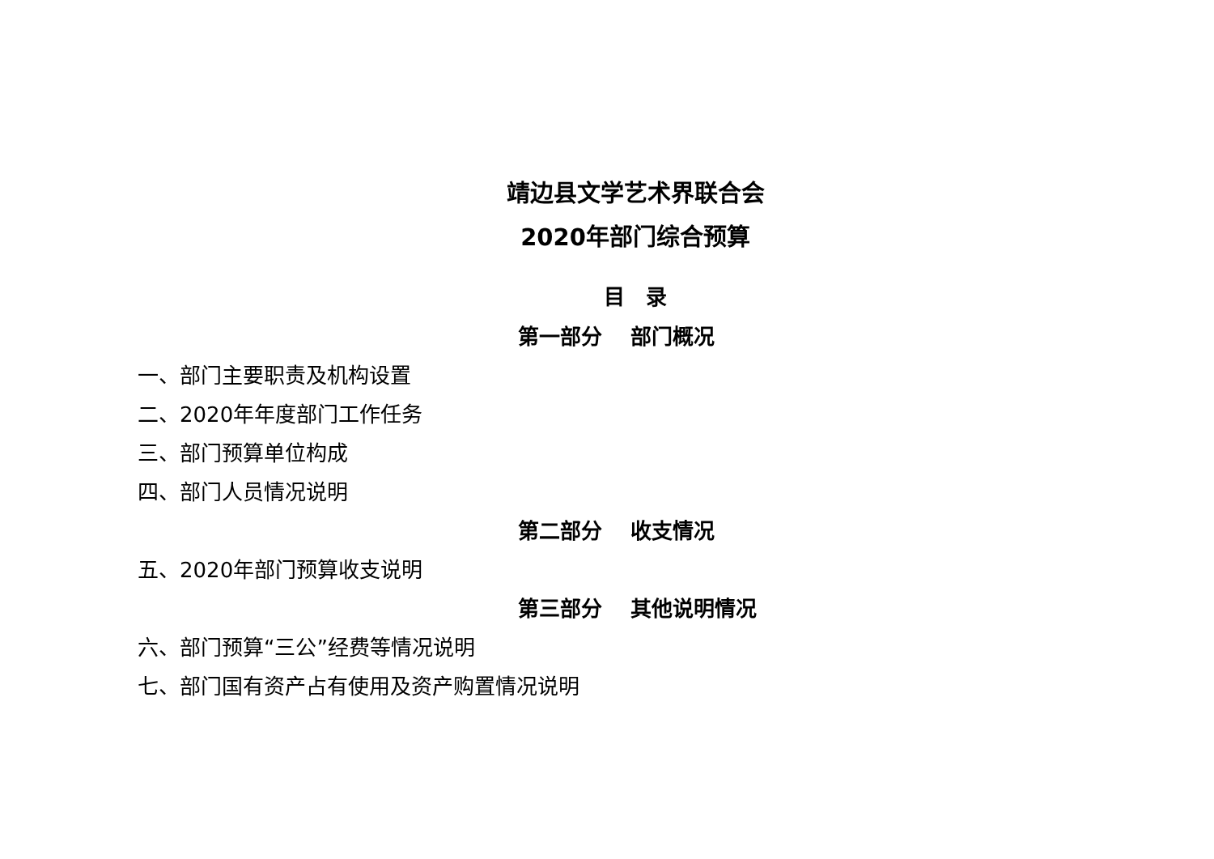靖边县文学艺术界联合会
2020年部门综合预算
目　录
第一部分　 部门概况
一、部门主要职责及机构设置
二、2020年年度部门工作任务
三、部门预算单位构成
四、部门人员情况说明
第二部分　 收支情况
五、2020年部门预算收支说明
第三部分　 其他说明情况
六、部门预算“三公”经费等情况说明
七、部门国有资产占有使用及资产购置情况说明